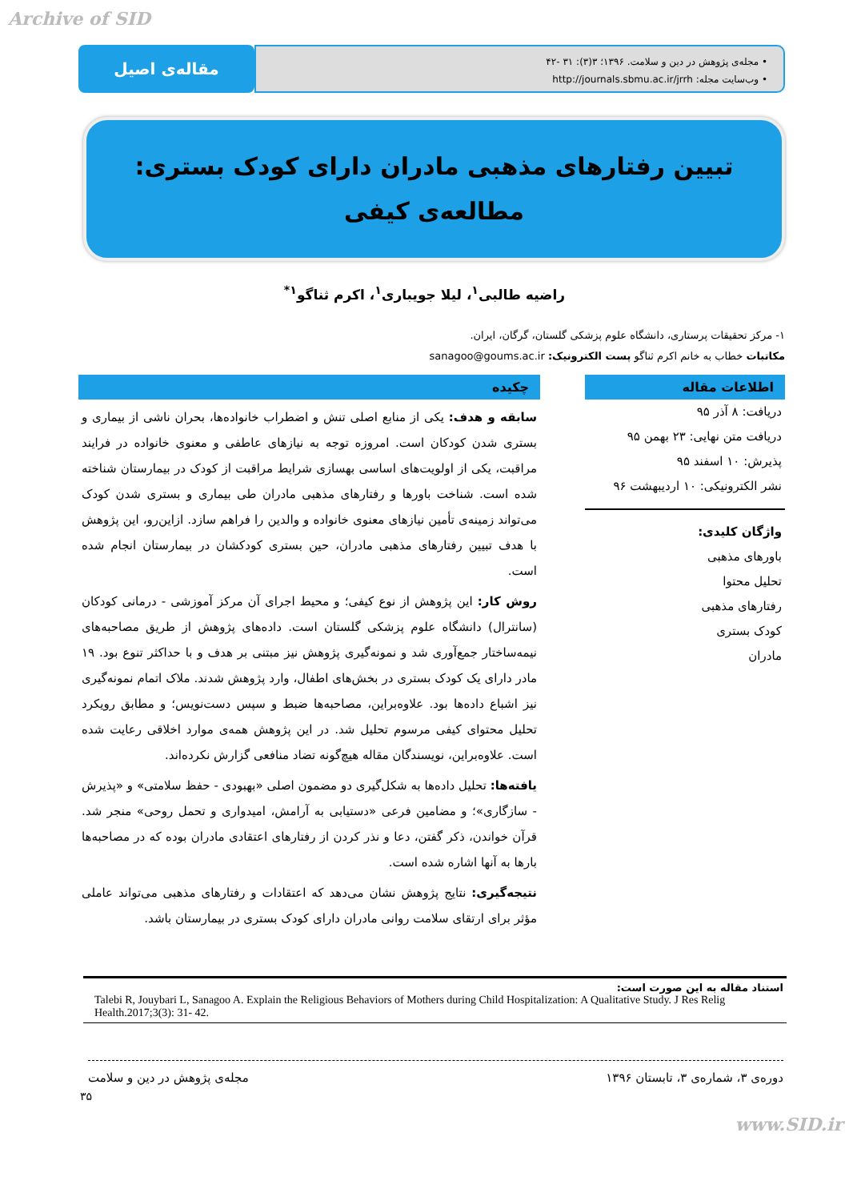Archive of SID
مقاله‌ی اصیل
• مجله‌ی پژوهش در دین و سلامت. ۱۳۹۶؛ ۳(۳): ۳۱ -۴۲
• وب‌سایت مجله: http://journals.sbmu.ac.ir/jrrh
تبیین رفتارهای مذهبی مادران دارای کودک بستری: مطالعه‌ی کیفی
راضیه طالبی<sup>۱</sup>، لیلا جویباری<sup>۱</sup>، اکرم ثناگو<sup>۱*</sup>
۱- مرکز تحقیقات پرستاری، دانشگاه علوم پزشکی گلستان، گرگان، ایران.
مکاتبات خطاب به خانم اکرم ثناگو پست الکترونیک: sanagoo@goums.ac.ir
اطلاعات مقاله
دریافت: ۸ آذر ۹۵
دریافت متن نهایی: ۲۳ بهمن ۹۵
پذیرش: ۱۰ اسفند ۹۵
نشر الکترونیکی: ۱۰ اردیبهشت ۹۶
واژگان کلیدی:
باورهای مذهبی
تحلیل محتوا
رفتارهای مذهبی
کودک بستری
مادران
چکیده
سابقه و هدف: یکی از منابع اصلی تنش و اضطراب خانواده‌ها، بحران ناشی از بیماری و بستری شدن کودکان است. امروزه توجه به نیازهای عاطفی و معنوی خانواده در فرایند مراقبت، یکی از اولویت‌های اساسی بهسازی شرایط مراقبت از کودک در بیمارستان شناخته شده است. شناخت باورها و رفتارهای مذهبی مادران طی بیماری و بستری شدن کودک می‌تواند زمینه‌ی تأمین نیازهای معنوی خانواده و والدین را فراهم سازد. ازاین‌رو، این پژوهش با هدف تبیین رفتارهای مذهبی مادران، حین بستری کودکشان در بیمارستان انجام شده است.
روش کار: این پژوهش از نوع کیفی؛ و محیط اجرای آن مرکز آموزشی - درمانی کودکان (سانترال) دانشگاه علوم پزشکی گلستان است. داده‌های پژوهش از طریق مصاحبه‌های نیمه‌ساختار جمع‌آوری شد و نمونه‌گیری پژوهش نیز مبتنی بر هدف و با حداکثر تنوع بود. ۱۹ مادر دارای یک کودک بستری در بخش‌های اطفال، وارد پژوهش شدند. ملاک اتمام نمونه‌گیری نیز اشباع داده‌ها بود. علاوه‌براین، مصاحبه‌ها ضبط و سپس دست‌نویس؛ و مطابق رویکرد تحلیل محتوای کیفی مرسوم تحلیل شد. در این پژوهش همه‌ی موارد اخلاقی رعایت شده است. علاوه‌براین، نویسندگان مقاله هیچ‌گونه تضاد منافعی گزارش نکرده‌اند.
یافته‌ها: تحلیل داده‌ها به شکل‌گیری دو مضمون اصلی «بهبودی - حفظ سلامتی» و «پذیرش - سازگاری»؛ و مضامین فرعی «دستیابی به آرامش، امیدواری و تحمل روحی» منجر شد. قرآن خواندن، ذکر گفتن، دعا و نذر کردن از رفتارهای اعتقادی مادران بوده که در مصاحبه‌ها بارها به آنها اشاره شده است.
نتیجه‌گیری: نتایج پژوهش نشان می‌دهد که اعتقادات و رفتارهای مذهبی می‌تواند عاملی مؤثر برای ارتقای سلامت روانی مادران دارای کودک بستری در بیمارستان باشد.
استناد مقاله به این صورت است:
Talebi R, Jouybari L, Sanagoo A. Explain the Religious Behaviors of Mothers during Child Hospitalization: A Qualitative Study. J Res Relig Health.2017;3(3): 31- 42.
دوره‌ی ۳، شماره‌ی ۳، تابستان ۱۳۹۶ مجله‌ی پژوهش در دین و سلامت
۳۵
www.SID.ir